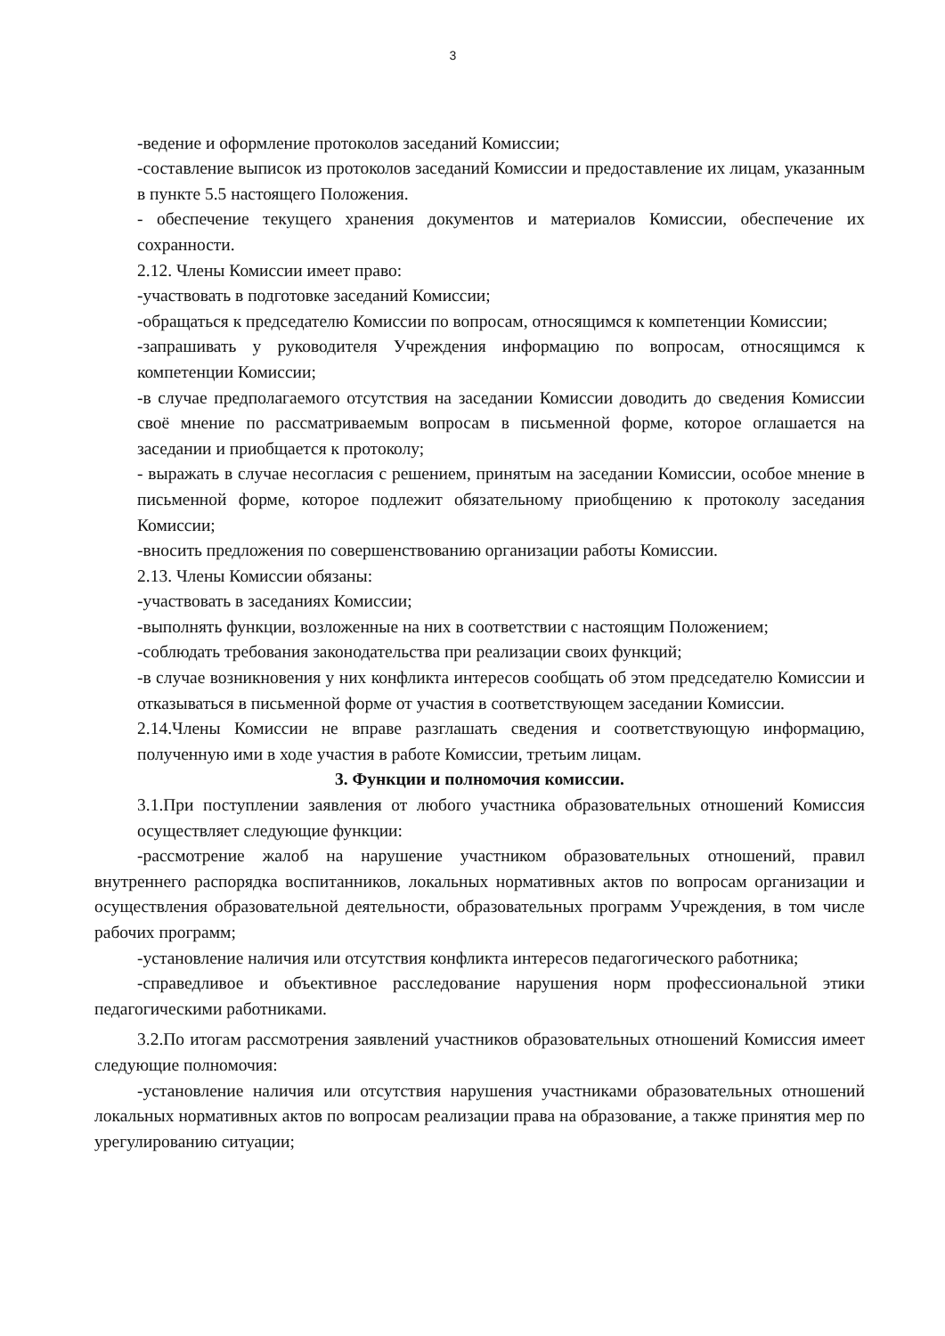3
-ведение и оформление протоколов заседаний Комиссии;
-составление выписок из протоколов заседаний Комиссии и предоставление их лицам, указанным в пункте 5.5 настоящего Положения.
- обеспечение текущего хранения документов и материалов Комиссии, обеспечение их сохранности.
2.12. Члены Комиссии имеет право:
-участвовать в подготовке заседаний Комиссии;
-обращаться к председателю Комиссии по вопросам, относящимся к компетенции Комиссии;
-запрашивать у руководителя Учреждения информацию по вопросам, относящимся к компетенции Комиссии;
-в случае предполагаемого отсутствия на заседании Комиссии доводить до сведения Комиссии своё мнение по рассматриваемым вопросам в письменной форме, которое оглашается на заседании и приобщается к протоколу;
- выражать в случае несогласия с решением, принятым на заседании Комиссии, особое мнение в письменной форме, которое подлежит обязательному приобщению к протоколу заседания Комиссии;
-вносить предложения по совершенствованию организации работы Комиссии.
2.13. Члены Комиссии обязаны:
-участвовать в заседаниях Комиссии;
-выполнять функции, возложенные на них в соответствии с настоящим Положением;
-соблюдать требования законодательства при реализации своих функций;
-в случае возникновения у них конфликта интересов сообщать об этом председателю Комиссии и отказываться в письменной форме от участия в соответствующем заседании Комиссии.
2.14.Члены Комиссии не вправе разглашать сведения и соответствующую информацию, полученную ими в ходе участия в работе Комиссии, третьим лицам.
3. Функции и полномочия комиссии.
3.1.При поступлении заявления от любого участника образовательных отношений Комиссия осуществляет следующие функции:
-рассмотрение жалоб на нарушение участником образовательных отношений, правил внутреннего распорядка воспитанников, локальных нормативных актов по вопросам организации и осуществления образовательной деятельности, образовательных программ Учреждения, в том числе рабочих программ;
-установление наличия или отсутствия конфликта интересов педагогического работника;
-справедливое и объективное расследование нарушения норм профессиональной этики педагогическими работниками.
3.2.По итогам рассмотрения заявлений участников образовательных отношений Комиссия имеет следующие полномочия:
-установление наличия или отсутствия нарушения участниками образовательных отношений локальных нормативных актов по вопросам реализации права на образование, а также принятия мер по урегулированию ситуации;